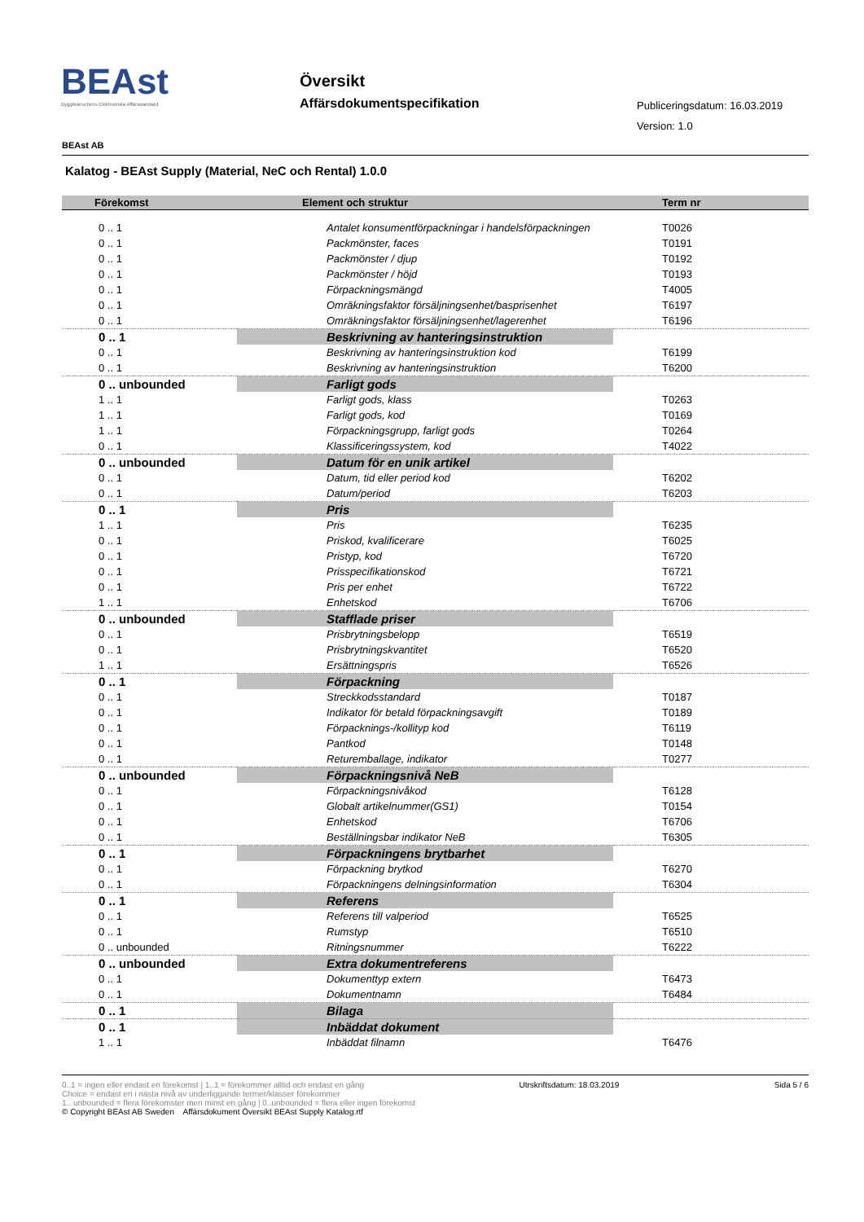BEAst
Byggbranschens Elektroniska Affärsstandard
Översikt
Affärsdokumentspecifikation Publiceringsdatum: 16.03.2019
Version: 1.0
BEAst AB
Kalatog - BEAst Supply (Material, NeC och Rental) 1.0.0
| Förekomst | Element och struktur | Term nr |
| --- | --- | --- |
| 0 .. 1 | Antalet konsumentförpackningar i handelsförpackningen | T0026 |
| 0 .. 1 | Packmönster, faces | T0191 |
| 0 .. 1 | Packmönster / djup | T0192 |
| 0 .. 1 | Packmönster / höjd | T0193 |
| 0 .. 1 | Förpackningsmängd | T4005 |
| 0 .. 1 | Omräkningsfaktor försäljningsenhet/basprisenhet | T6197 |
| 0 .. 1 | Omräkningsfaktor försäljningsenhet/lagerenhet | T6196 |
| 0 .. 1 | Beskrivning av hanteringsinstruktion | |
| 0 .. 1 | Beskrivning av hanteringsinstruktion kod | T6199 |
| 0 .. 1 | Beskrivning av hanteringsinstruktion | T6200 |
| 0 .. unbounded | Farligt gods | |
| 1 .. 1 | Farligt gods, klass | T0263 |
| 1 .. 1 | Farligt gods, kod | T0169 |
| 1 .. 1 | Förpackningsgrupp, farligt gods | T0264 |
| 0 .. 1 | Klassificeringssystem, kod | T4022 |
| 0 .. unbounded | Datum för en unik artikel | |
| 0 .. 1 | Datum, tid eller period kod | T6202 |
| 0 .. 1 | Datum/period | T6203 |
| 0 .. 1 | Pris | |
| 1 .. 1 | Pris | T6235 |
| 0 .. 1 | Priskod, kvalificerare | T6025 |
| 0 .. 1 | Pristyp, kod | T6720 |
| 0 .. 1 | Prisspecifikationskod | T6721 |
| 0 .. 1 | Pris per enhet | T6722 |
| 1 .. 1 | Enhetskod | T6706 |
| 0 .. unbounded | Stafflade priser | |
| 0 .. 1 | Prisbrytningsbelopp | T6519 |
| 0 .. 1 | Prisbrytningskvantitet | T6520 |
| 1 .. 1 | Ersättningspris | T6526 |
| 0 .. 1 | Förpackning | |
| 0 .. 1 | Streckkodsstandard | T0187 |
| 0 .. 1 | Indikator för betald förpackningsavgift | T0189 |
| 0 .. 1 | Förpacknings-/kollityp kod | T6119 |
| 0 .. 1 | Pantkod | T0148 |
| 0 .. 1 | Returemballage, indikator | T0277 |
| 0 .. unbounded | Förpackningsnivå NeB | |
| 0 .. 1 | Förpackningsnivåkod | T6128 |
| 0 .. 1 | Globalt artikelnummer(GS1) | T0154 |
| 0 .. 1 | Enhetskod | T6706 |
| 0 .. 1 | Beställningsbar indikator NeB | T6305 |
| 0 .. 1 | Förpackningens brytbarhet | |
| 0 .. 1 | Förpackning brytkod | T6270 |
| 0 .. 1 | Förpackningens delningsinformation | T6304 |
| 0 .. 1 | Referens | |
| 0 .. 1 | Referens till valperiod | T6525 |
| 0 .. 1 | Rumstyp | T6510 |
| 0 .. unbounded | Ritningsnummer | T6222 |
| 0 .. unbounded | Extra dokumentreferens | |
| 0 .. 1 | Dokumenttyp extern | T6473 |
| 0 .. 1 | Dokumentnamn | T6484 |
| 0 .. 1 | Bilaga | |
| 0 .. 1 | Inbäddat dokument | |
| 1 .. 1 | Inbäddat filnamn | T6476 |
0..1 = ingen eller endast en förekomst | 1..1 = förekommer alltid och endast en gång Utrskriftsdatum: 18.03.2019 Sida 5 / 6
Choice = endast en i nästa nivå av underliggande termer/klasser förekommer
1.. unbounded = flera förekomster men minst en gång | 0..unbounded = flera eller ingen förekomst
© Copyright BEAst AB Sweden Affärsdokument Översikt BEAst Supply Katalog.rtf